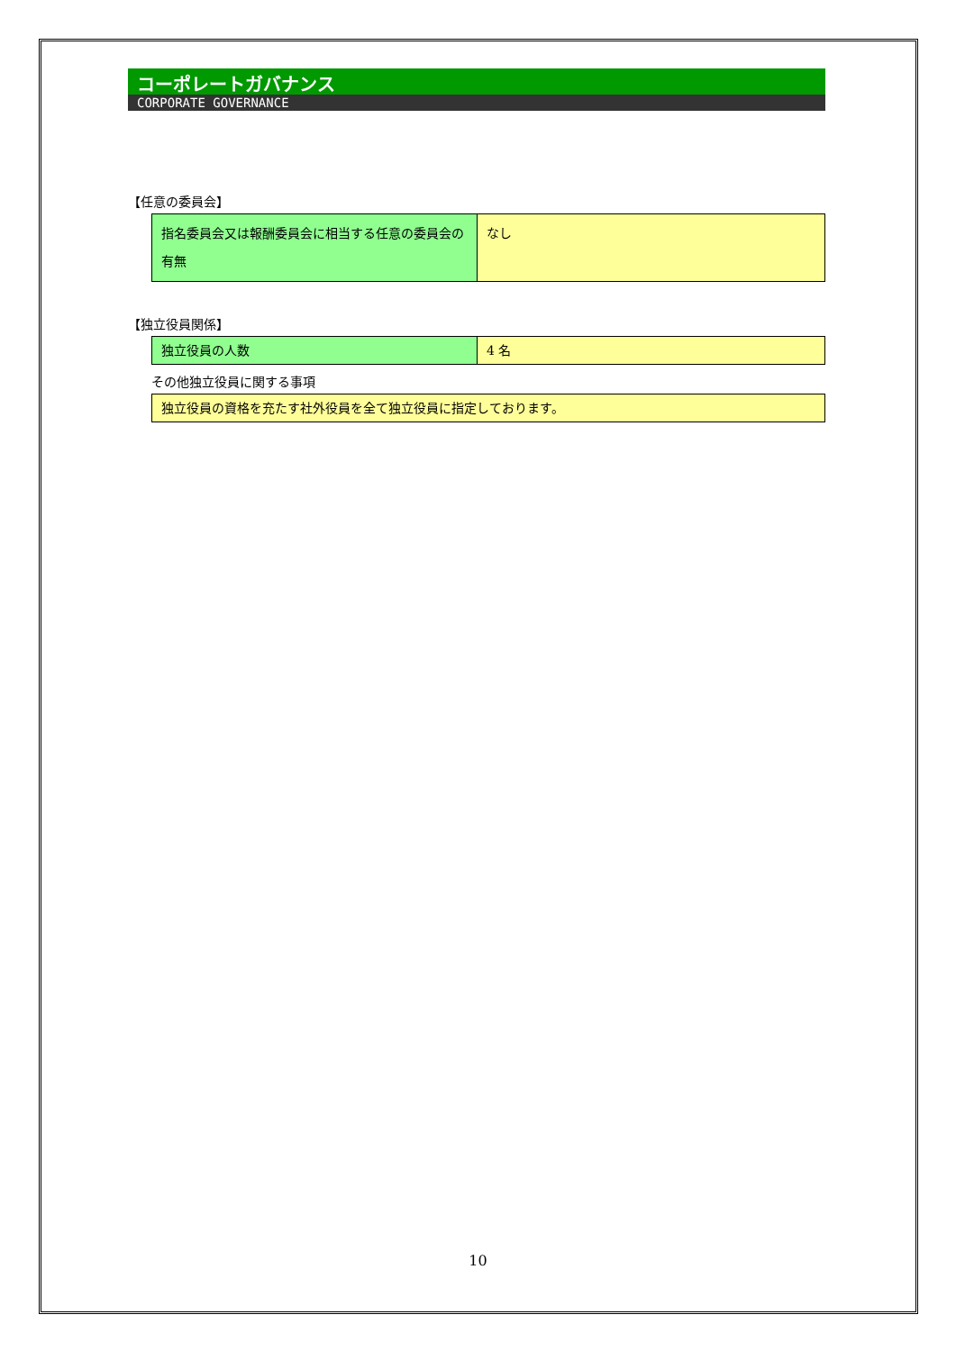コーポレートガバナンス
CORPORATE GOVERNANCE
【任意の委員会】
| 指名委員会又は報酬委員会に相当する任意の委員会の有無 | なし |
【独立役員関係】
| 独立役員の人数 | 4 名 |
その他独立役員に関する事項
| 独立役員の資格を充たす社外役員を全て独立役員に指定しております。 |
10